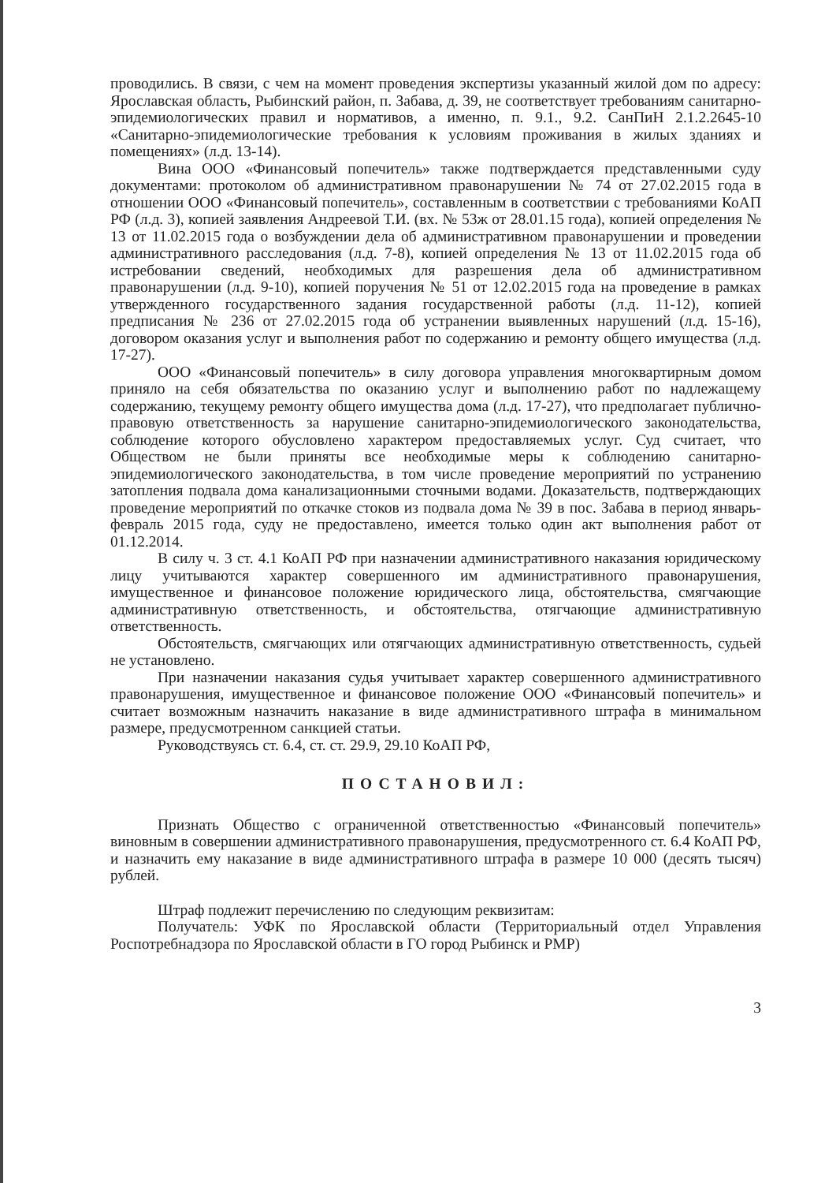проводились. В связи, с чем на момент проведения экспертизы указанный жилой дом по адресу: Ярославская область, Рыбинский район, п. Забава, д. 39, не соответствует требованиям санитарно-эпидемиологических правил и нормативов, а именно, п. 9.1., 9.2. СанПиН 2.1.2.2645-10 «Санитарно-эпидемиологические требования к условиям проживания в жилых зданиях и помещениях» (л.д. 13-14).
Вина ООО «Финансовый попечитель» также подтверждается представленными суду документами: протоколом об административном правонарушении № 74 от 27.02.2015 года в отношении ООО «Финансовый попечитель», составленным в соответствии с требованиями КоАП РФ (л.д. 3), копией заявления Андреевой Т.И. (вх. № 53ж от 28.01.15 года), копией определения № 13 от 11.02.2015 года о возбуждении дела об административном правонарушении и проведении административного расследования (л.д. 7-8), копией определения № 13 от 11.02.2015 года об истребовании сведений, необходимых для разрешения дела об административном правонарушении (л.д. 9-10), копией поручения № 51 от 12.02.2015 года на проведение в рамках утвержденного государственного задания государственной работы (л.д. 11-12), копией предписания № 236 от 27.02.2015 года об устранении выявленных нарушений (л.д. 15-16), договором оказания услуг и выполнения работ по содержанию и ремонту общего имущества (л.д. 17-27).
ООО «Финансовый попечитель» в силу договора управления многоквартирным домом приняло на себя обязательства по оказанию услуг и выполнению работ по надлежащему содержанию, текущему ремонту общего имущества дома (л.д. 17-27), что предполагает публично-правовую ответственность за нарушение санитарно-эпидемиологического законодательства, соблюдение которого обусловлено характером предоставляемых услуг. Суд считает, что Обществом не были приняты все необходимые меры к соблюдению санитарно-эпидемиологического законодательства, в том числе проведение мероприятий по устранению затопления подвала дома канализационными сточными водами. Доказательств, подтверждающих проведение мероприятий по откачке стоков из подвала дома № 39 в пос. Забава в период январь-февраль 2015 года, суду не предоставлено, имеется только один акт выполнения работ от 01.12.2014.
В силу ч. 3 ст. 4.1 КоАП РФ при назначении административного наказания юридическому лицу учитываются характер совершенного им административного правонарушения, имущественное и финансовое положение юридического лица, обстоятельства, смягчающие административную ответственность, и обстоятельства, отягчающие административную ответственность.
Обстоятельств, смягчающих или отягчающих административную ответственность, судьей не установлено.
При назначении наказания судья учитывает характер совершенного административного правонарушения, имущественное и финансовое положение ООО «Финансовый попечитель» и считает возможным назначить наказание в виде административного штрафа в минимальном размере, предусмотренном санкцией статьи.
Руководствуясь ст. 6.4, ст. ст. 29.9, 29.10 КоАП РФ,
ПОСТАНОВИЛ:
Признать Общество с ограниченной ответственностью «Финансовый попечитель» виновным в совершении административного правонарушения, предусмотренного ст. 6.4 КоАП РФ, и назначить ему наказание в виде административного штрафа в размере 10 000 (десять тысяч) рублей.
Штраф подлежит перечислению по следующим реквизитам:
Получатель: УФК по Ярославской области (Территориальный отдел Управления Роспотребнадзора по Ярославской области в ГО город Рыбинск и РМР)
3